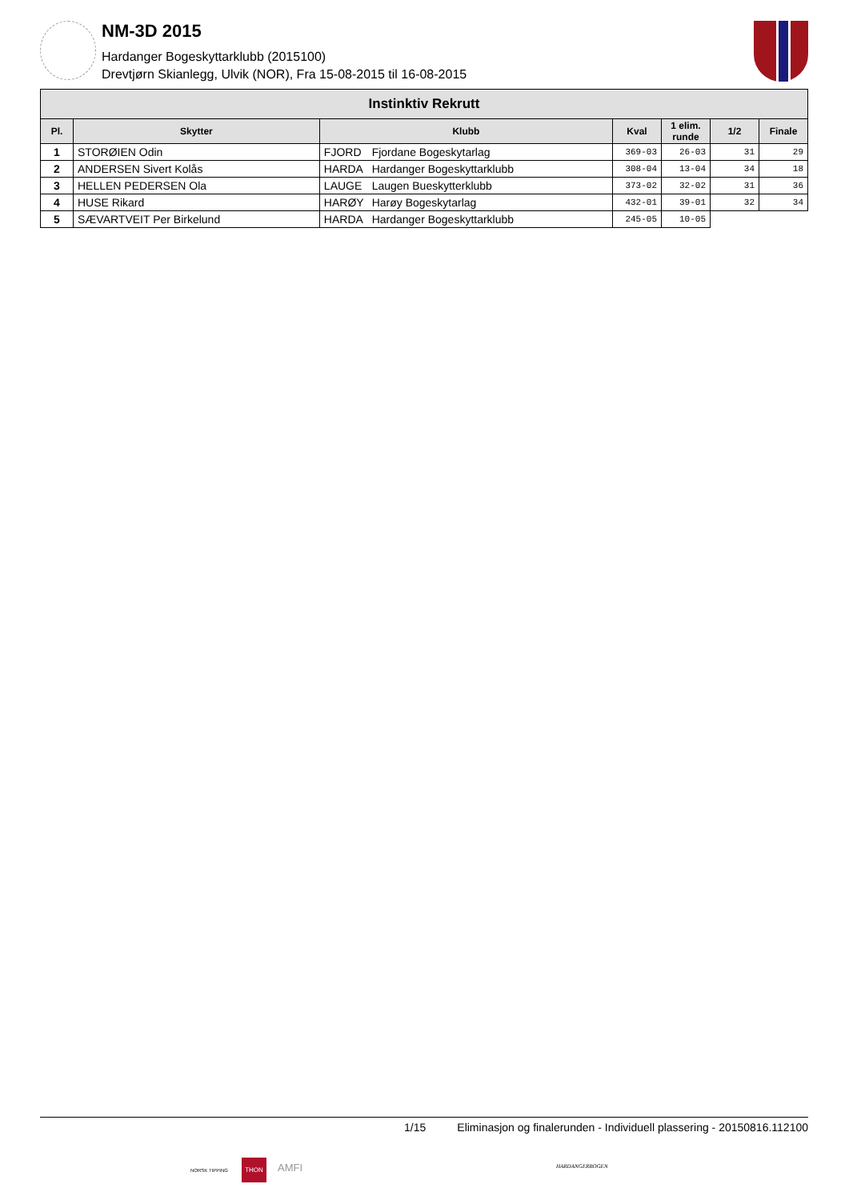NM-3D 2015
Hardanger Bogeskyttarklubb (2015100)
Drevtjørn Skianlegg, Ulvik (NOR), Fra 15-08-2015 til 16-08-2015
| Instinktiv Rekrutt | | | | | | | |
| --- | --- | --- | --- | --- | --- | --- | --- |
| Pl. | Skytter | Klubb | | Kval | 1 elim. runde | 1/2 | Finale |
| 1 | STORØIEN Odin | FJORD | Fjordane Bogeskytarlag | 369-03 | 26-03 | 31 | 29 |
| 2 | ANDERSEN Sivert Kolås | HARDA | Hardanger Bogeskyttarklubb | 308-04 | 13-04 | 34 | 18 |
| 3 | HELLEN PEDERSEN Ola | LAUGE | Laugen Bueskytterklubb | 373-02 | 32-02 | 31 | 36 |
| 4 | HUSE Rikard | HARØY | Harøy Bogeskytarlag | 432-01 | 39-01 | 32 | 34 |
| 5 | SÆVARTVEIT Per Birkelund | HARDA | Hardanger Bogeskyttarklubb | 245-05 | 10-05 | | |
1/15 Eliminasjon og finalerunden - Individuell plassering - 20150816.112100
NORSK TIPPING
THON
AMFI HARDANGERBOGEN